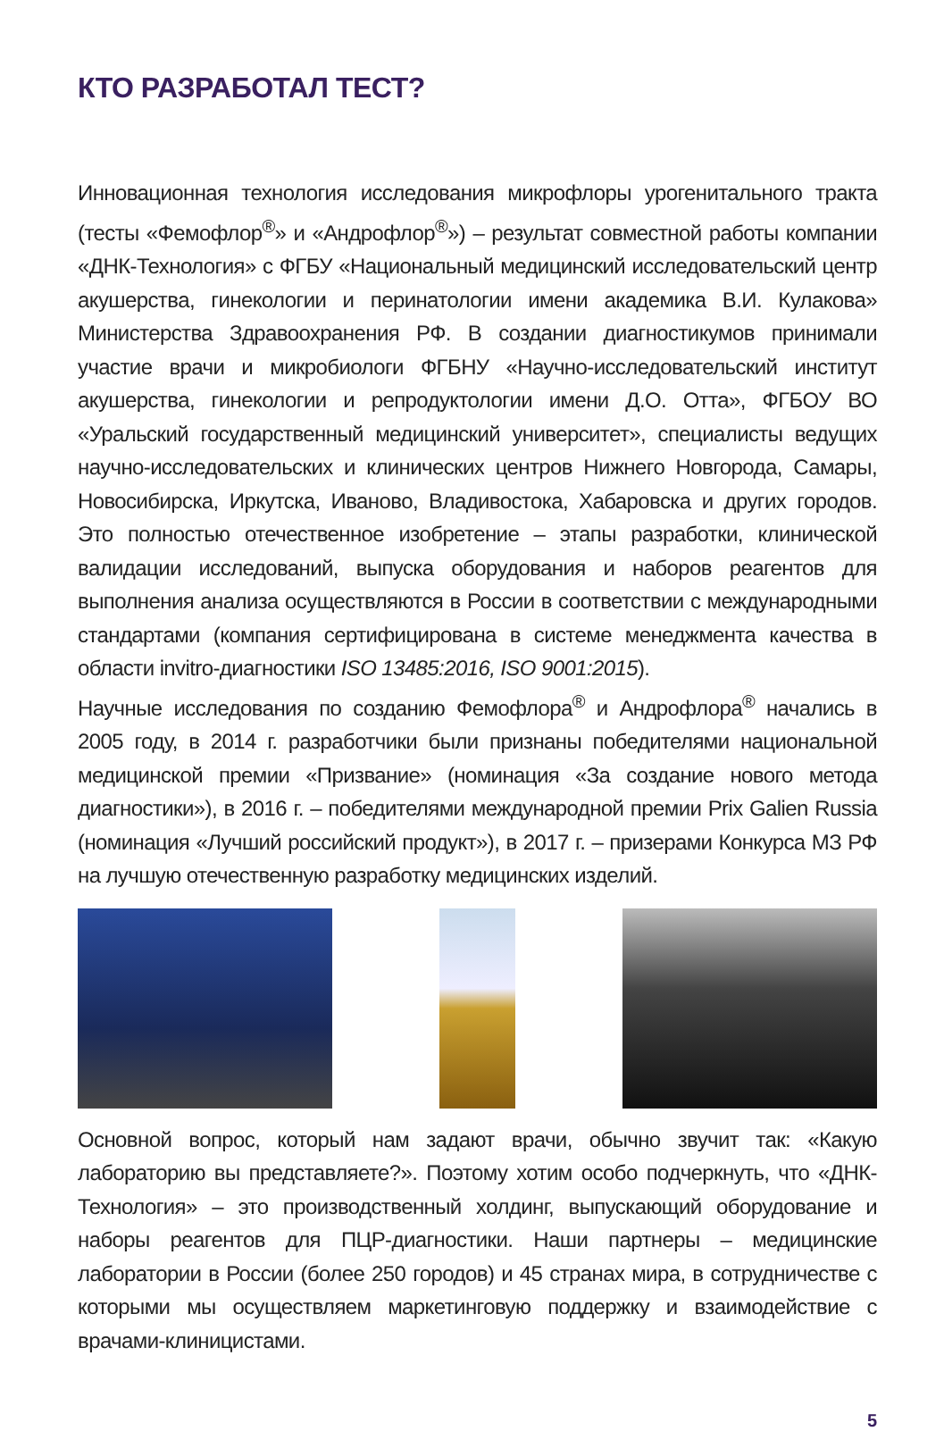КТО РАЗРАБОТАЛ ТЕСТ?
Инновационная технология исследования микрофлоры урогенитального тракта (тесты «Фемофлор<sup>®</sup>» и «Андрофлор<sup>®</sup>») – результат совместной работы компании «ДНК-Технология» с ФГБУ «Национальный медицинский исследовательский центр акушерства, гинекологии и перинатологии имени академика В.И. Кулакова» Министерства Здравоохранения РФ. В создании диагностикумов принимали участие врачи и микробиологи ФГБНУ «Научно-исследовательский институт акушерства, гинекологии и репродуктологии имени Д.О. Отта», ФГБОУ ВО «Уральский государственный медицинский университет», специалисты ведущих научно-исследовательских и клинических центров Нижнего Новгорода, Самары, Новосибирска, Иркутска, Иваново, Владивостока, Хабаровска и других городов. Это полностью отечественное изобретение – этапы разработки, клинической валидации исследований, выпуска оборудования и наборов реагентов для выполнения анализа осуществляются в России в соответствии с международными стандартами (компания сертифицирована в системе менеджмента качества в области invitro-диагностики ISO 13485:2016, ISO 9001:2015).
Научные исследования по созданию Фемофлора<sup>®</sup> и Андрофлора<sup>®</sup> начались в 2005 году, в 2014 г. разработчики были признаны победителями национальной медицинской премии «Призвание» (номинация «За создание нового метода диагностики»), в 2016 г. – победителями международной премии Prix Galien Russia (номинация «Лучший российский продукт»), в 2017 г. – призерами Конкурса МЗ РФ на лучшую отечественную разработку медицинских изделий.
Основной вопрос, который нам задают врачи, обычно звучит так: «Какую лабораторию вы представляете?». Поэтому хотим особо подчеркнуть, что «ДНК-Технология» – это производственный холдинг, выпускающий оборудование и наборы реагентов для ПЦР-диагностики. Наши партнеры – медицинские лаборатории в России (более 250 городов) и 45 странах мира, в сотрудничестве с которыми мы осуществляем маркетинговую поддержку и взаимодействие с врачами-клиницистами.
5